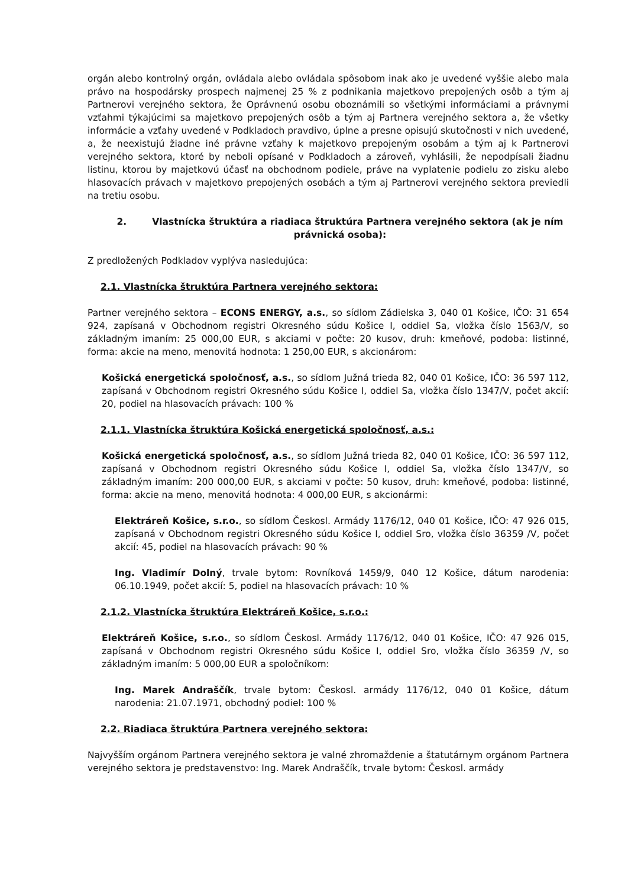orgán alebo kontrolný orgán, ovládala alebo ovládala spôsobom inak ako je uvedené vyššie alebo mala právo na hospodársky prospech najmenej 25 % z podnikania majetkovo prepojených osôb a tým aj Partnerovi verejného sektora, že Oprávnenú osobu oboznámili so všetkými informáciami a právnymi vzťahmi týkajúcimi sa majetkovo prepojených osôb a tým aj Partnera verejného sektora a, že všetky informácie a vzťahy uvedené v Podkladoch pravdivo, úplne a presne opisujú skutočnosti v nich uvedené, a, že neexistujú žiadne iné právne vzťahy k majetkovo prepojeným osobám a tým aj k Partnerovi verejného sektora, ktoré by neboli opísané v Podkladoch a zároveň, vyhlásili, že nepodpísali žiadnu listinu, ktorou by majetkovú účasť na obchodnom podiele, práve na vyplatenie podielu zo zisku alebo hlasovacích právach v majetkovo prepojených osobách a tým aj Partnerovi verejného sektora previedli na tretiu osobu.
2. Vlastnícka štruktúra a riadiaca štruktúra Partnera verejného sektora (ak je ním právnická osoba):
Z predložených Podkladov vyplýva nasledujúca:
2.1. Vlastnícka štruktúra Partnera verejného sektora:
Partner verejného sektora – ECONS ENERGY, a.s., so sídlom Zádielska 3, 040 01 Košice, IČO: 31 654 924, zapísaná v Obchodnom registri Okresného súdu Košice I, oddiel Sa, vložka číslo 1563/V, so základným imaním: 25 000,00 EUR, s akciami v počte: 20 kusov, druh: kmeňové, podoba: listinné, forma: akcie na meno, menovitá hodnota: 1 250,00 EUR, s akcionárom:
Košická energetická spoločnosť, a.s., so sídlom Južná trieda 82, 040 01 Košice, IČO: 36 597 112, zapísaná v Obchodnom registri Okresného súdu Košice I, oddiel Sa, vložka číslo 1347/V, počet akcií: 20, podiel na hlasovacích právach: 100 %
2.1.1. Vlastnícka štruktúra Košická energetická spoločnosť, a.s.:
Košická energetická spoločnosť, a.s., so sídlom Južná trieda 82, 040 01 Košice, IČO: 36 597 112, zapísaná v Obchodnom registri Okresného súdu Košice I, oddiel Sa, vložka číslo 1347/V, so základným imaním: 200 000,00 EUR, s akciami v počte: 50 kusov, druh: kmeňové, podoba: listinné, forma: akcie na meno, menovitá hodnota: 4 000,00 EUR, s akcionármi:
Elektráreň Košice, s.r.o., so sídlom Českosl. Armády 1176/12, 040 01 Košice, IČO: 47 926 015, zapísaná v Obchodnom registri Okresného súdu Košice I, oddiel Sro, vložka číslo 36359 /V, počet akcií: 45, podiel na hlasovacích právach: 90 %
Ing. Vladimír Dolný, trvale bytom: Rovníková 1459/9, 040 12 Košice, dátum narodenia: 06.10.1949, počet akcií: 5, podiel na hlasovacích právach: 10 %
2.1.2. Vlastnícka štruktúra Elektráreň Košice, s.r.o.:
Elektráreň Košice, s.r.o., so sídlom Českosl. Armády 1176/12, 040 01 Košice, IČO: 47 926 015, zapísaná v Obchodnom registri Okresného súdu Košice I, oddiel Sro, vložka číslo 36359 /V, so základným imaním: 5 000,00 EUR a spoločníkom:
Ing. Marek Andraščík, trvale bytom: Českosl. armády 1176/12, 040 01 Košice, dátum narodenia: 21.07.1971, obchodný podiel: 100 %
2.2. Riadiaca štruktúra Partnera verejného sektora:
Najvyšším orgánom Partnera verejného sektora je valné zhromaždenie a štatutárnym orgánom Partnera verejného sektora je predstavenstvo: Ing. Marek Andraščík, trvale bytom: Českosl. armády